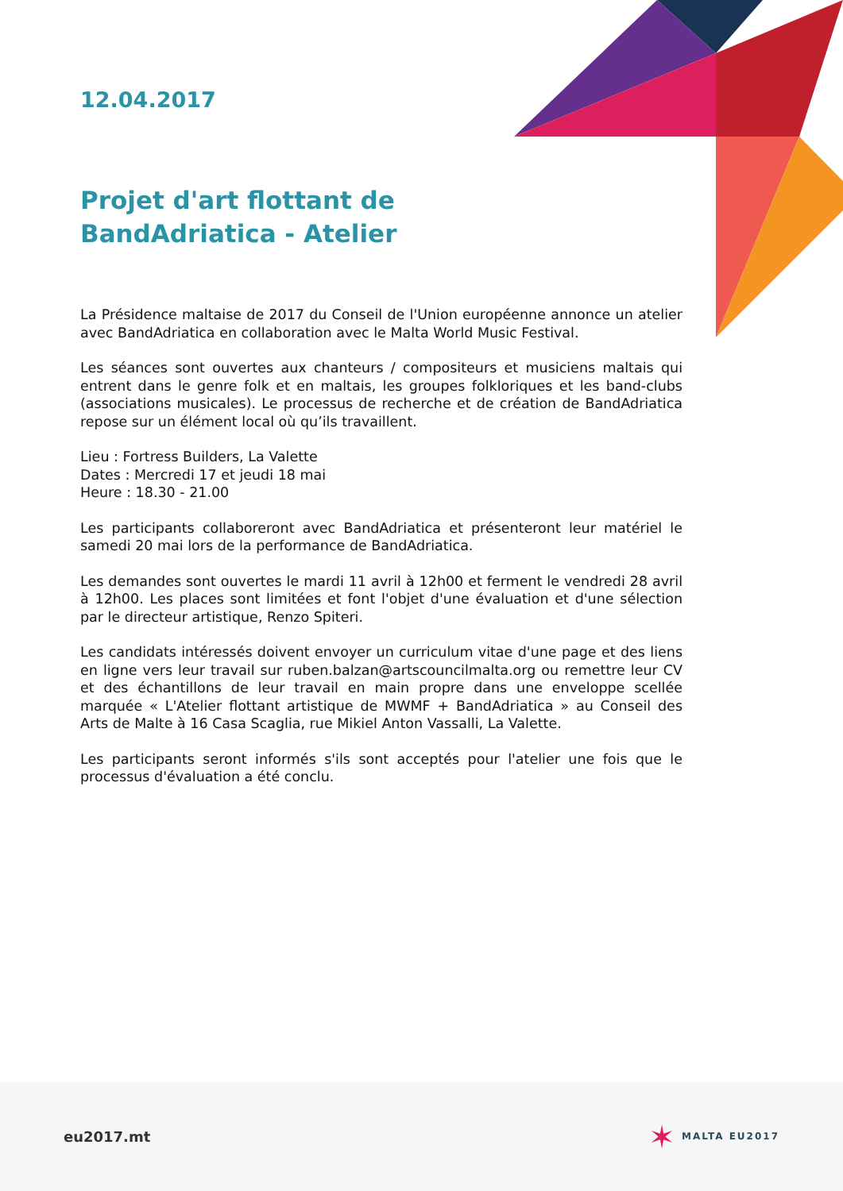12.04.2017
Projet d'art flottant de BandAdriatica - Atelier
La Présidence maltaise de 2017 du Conseil de l'Union européenne annonce un atelier avec BandAdriatica en collaboration avec le Malta World Music Festival.
Les séances sont ouvertes aux chanteurs / compositeurs et musiciens maltais qui entrent dans le genre folk et en maltais, les groupes folkloriques et les band-clubs (associations musicales). Le processus de recherche et de création de BandAdriatica repose sur un élément local où qu’ils travaillent.
Lieu : Fortress Builders, La Valette
Dates : Mercredi 17 et jeudi 18 mai
Heure : 18.30 - 21.00
Les participants collaboreront avec BandAdriatica et présenteront leur matériel le samedi 20 mai lors de la performance de BandAdriatica.
Les demandes sont ouvertes le mardi 11 avril à 12h00 et ferment le vendredi 28 avril à 12h00. Les places sont limitées et font l'objet d'une évaluation et d'une sélection par le directeur artistique, Renzo Spiteri.
Les candidats intéressés doivent envoyer un curriculum vitae d'une page et des liens en ligne vers leur travail sur ruben.balzan@artscouncilmalta.org ou remettre leur CV et des échantillons de leur travail en main propre dans une enveloppe scellée marquée « L'Atelier flottant artistique de MWMF + BandAdriatica » au Conseil des Arts de Malte à 16 Casa Scaglia, rue Mikiel Anton Vassalli, La Valette.
Les participants seront informés s'ils sont acceptés pour l'atelier une fois que le processus d'évaluation a été conclu.
eu2017.mt ✶ MALTA EU2017